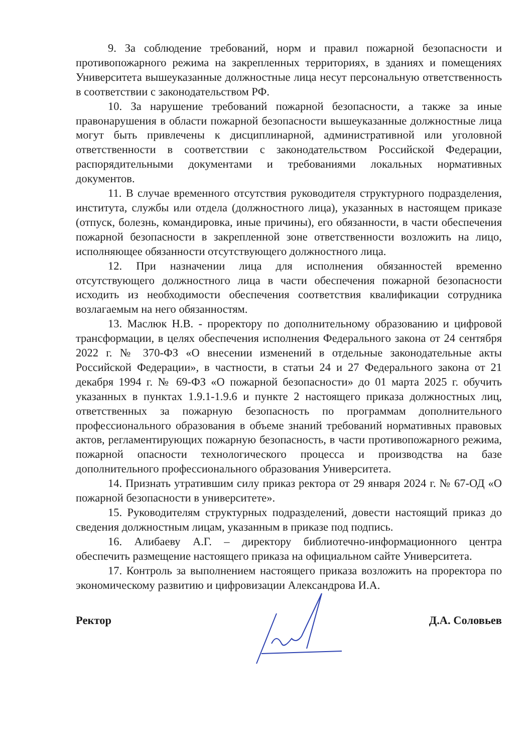9. За соблюдение требований, норм и правил пожарной безопасности и противопожарного режима на закрепленных территориях, в зданиях и помещениях Университета вышеуказанные должностные лица несут персональную ответственность в соответствии с законодательством РФ.
10. За нарушение требований пожарной безопасности, а также за иные правонарушения в области пожарной безопасности вышеуказанные должностные лица могут быть привлечены к дисциплинарной, административной или уголовной ответственности в соответствии с законодательством Российской Федерации, распорядительными документами и требованиями локальных нормативных документов.
11. В случае временного отсутствия руководителя структурного подразделения, института, службы или отдела (должностного лица), указанных в настоящем приказе (отпуск, болезнь, командировка, иные причины), его обязанности, в части обеспечения пожарной безопасности в закрепленной зоне ответственности возложить на лицо, исполняющее обязанности отсутствующего должностного лица.
12. При назначении лица для исполнения обязанностей временно отсутствующего должностного лица в части обеспечения пожарной безопасности исходить из необходимости обеспечения соответствия квалификации сотрудника возлагаемым на него обязанностям.
13. Маслюк Н.В. - проректору по дополнительному образованию и цифровой трансформации, в целях обеспечения исполнения Федерального закона от 24 сентября 2022 г. № 370-ФЗ «О внесении изменений в отдельные законодательные акты Российской Федерации», в частности, в статьи 24 и 27 Федерального закона от 21 декабря 1994 г. № 69-ФЗ «О пожарной безопасности» до 01 марта 2025 г. обучить указанных в пунктах 1.9.1-1.9.6 и пункте 2 настоящего приказа должностных лиц, ответственных за пожарную безопасность по программам дополнительного профессионального образования в объеме знаний требований нормативных правовых актов, регламентирующих пожарную безопасность, в части противопожарного режима, пожарной опасности технологического процесса и производства на базе дополнительного профессионального образования Университета.
14. Признать утратившим силу приказ ректора от 29 января 2024 г. № 67-ОД «О пожарной безопасности в университете».
15. Руководителям структурных подразделений, довести настоящий приказ до сведения должностным лицам, указанным в приказе под подпись.
16. Алибаеву А.Г. – директору библиотечно-информационного центра обеспечить размещение настоящего приказа на официальном сайте Университета.
17. Контроль за выполнением настоящего приказа возложить на проректора по экономическому развитию и цифровизации Александрова И.А.
Ректор Д.А. Соловьев